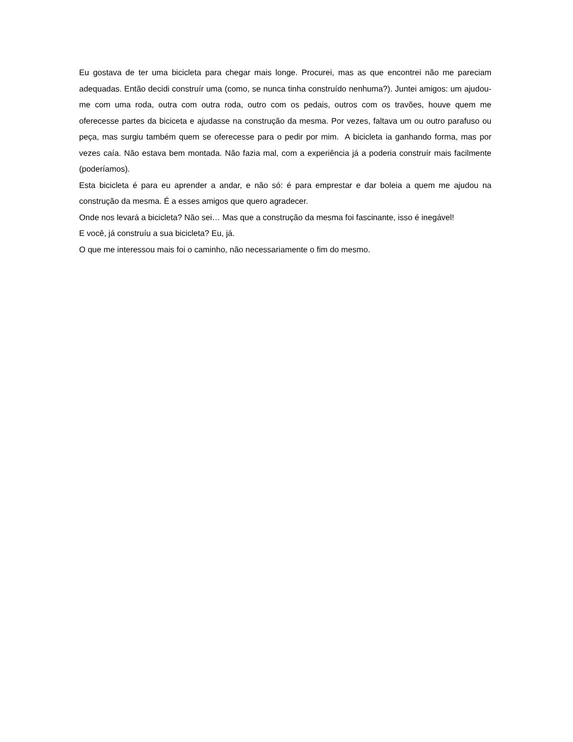Eu gostava de ter uma bicicleta para chegar mais longe. Procurei, mas as que encontrei não me pareciam adequadas. Então decidi construír uma (como, se nunca tinha construído nenhuma?). Juntei amigos: um ajudou-me com uma roda, outra com outra roda, outro com os pedais, outros com os travões, houve quem me oferecesse partes da biciceta e ajudasse na construção da mesma. Por vezes, faltava um ou outro parafuso ou peça, mas surgiu também quem se oferecesse para o pedir por mim. A bicicleta ia ganhando forma, mas por vezes caía. Não estava bem montada. Não fazia mal, com a experiência já a poderia construír mais facilmente (poderíamos).
Esta bicicleta é para eu aprender a andar, e não só: é para emprestar e dar boleia a quem me ajudou na construção da mesma. É a esses amigos que quero agradecer.
Onde nos levará a bicicleta? Não sei… Mas que a construção da mesma foi fascinante, isso é inegável!
E você, já construíu a sua bicicleta? Eu, já.
O que me interessou mais foi o caminho, não necessariamente o fim do mesmo.